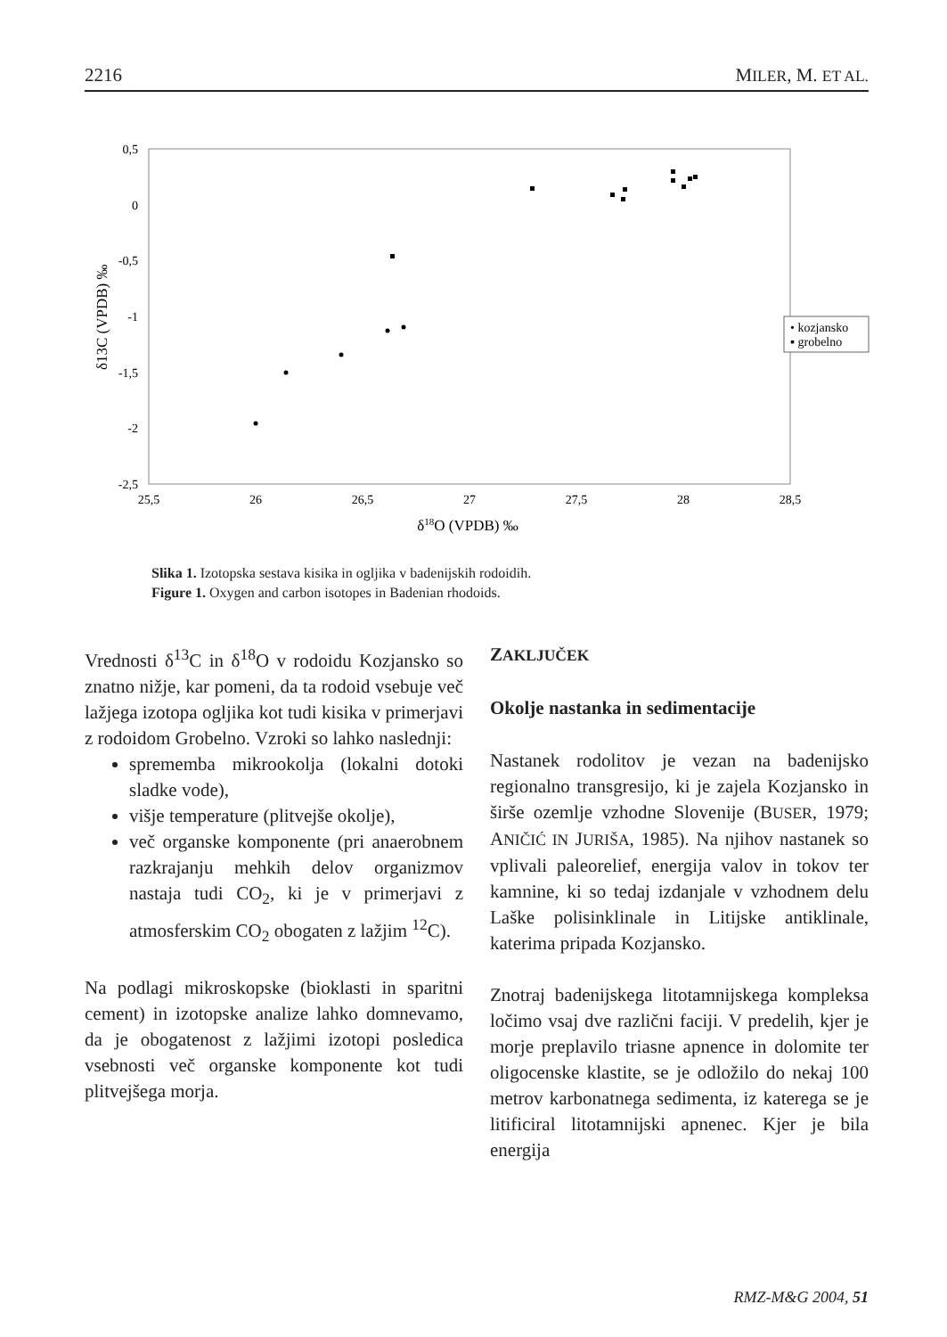2216 MILER, M. ET AL.
0,5
0
-0,5
-1
-1,5
-2
-2,5
25,5
26
26,5
27
27,5
28
28,5
δ18O (VPDB) ‰
δ13C (VPDB) ‰
• kozjansko
▪ grobelno
Slika 1. Izotopska sestava kisika in ogljika v badenijskih rodoidih.
Figure 1. Oxygen and carbon isotopes in Badenian rhodoids.
Vrednosti δ<sup>13</sup>C in δ<sup>18</sup>O v rodoidu Kozjansko so znatno nižje, kar pomeni, da ta rodoid vsebuje več lažjega izotopa ogljika kot tudi kisika v primerjavi z rodoidom Grobelno. Vzroki so lahko naslednji:
sprememba mikrookolja (lokalni dotoki sladke vode),
višje temperature (plitvejše okolje),
več organske komponente (pri anaerobnem razkrajanju mehkih delov organizmov nastaja tudi CO<sub>2</sub>, ki je v primerjavi z atmosferskim CO<sub>2</sub> obogaten z lažjim <sup>12</sup>C).
Na podlagi mikroskopske (bioklasti in sparitni cement) in izotopske analize lahko domnevamo, da je obogatenost z lažjimi izotopi posledica vsebnosti več organske komponente kot tudi plitvejšega morja.
ZAKLJUČEK
Okolje nastanka in sedimentacije
Nastanek rodolitov je vezan na badenijsko regionalno transgresijo, ki je zajela Kozjansko in širše ozemlje vzhodne Slovenije (BUSER, 1979; ANIČIĆ IN JURIŠA, 1985). Na njihov nastanek so vplivali paleorelief, energija valov in tokov ter kamnine, ki so tedaj izdanjale v vzhodnem delu Laške polisinklinale in Litijske antiklinale, katerima pripada Kozjansko.
Znotraj badenijskega litotamnijskega kompleksa ločimo vsaj dve različni faciji. V predelih, kjer je morje preplavilo triasne apnence in dolomite ter oligocenske klastite, se je odložilo do nekaj 100 metrov karbonatnega sedimenta, iz katerega se je litificiral litotamnijski apnenec. Kjer je bila energija
RMZ-M&G 2004, 51